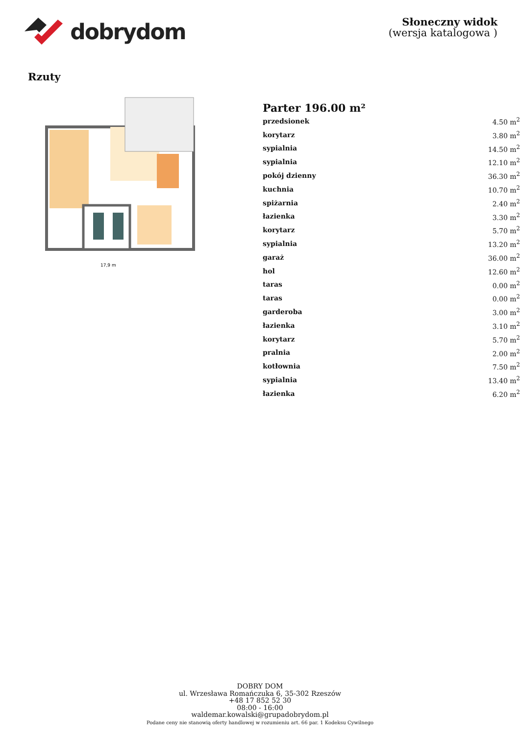dobrydom
Słoneczny widok
(wersja katalogowa )
Rzuty
17,9 m
Parter 196.00 m²
| przedsionek | 4.50 m<sup>2</sup> |
| korytarz | 3.80 m<sup>2</sup> |
| sypialnia | 14.50 m<sup>2</sup> |
| sypialnia | 12.10 m<sup>2</sup> |
| pokój dzienny | 36.30 m<sup>2</sup> |
| kuchnia | 10.70 m<sup>2</sup> |
| spiżarnia | 2.40 m<sup>2</sup> |
| łazienka | 3.30 m<sup>2</sup> |
| korytarz | 5.70 m<sup>2</sup> |
| sypialnia | 13.20 m<sup>2</sup> |
| garaż | 36.00 m<sup>2</sup> |
| hol | 12.60 m<sup>2</sup> |
| taras | 0.00 m<sup>2</sup> |
| taras | 0.00 m<sup>2</sup> |
| garderoba | 3.00 m<sup>2</sup> |
| łazienka | 3.10 m<sup>2</sup> |
| korytarz | 5.70 m<sup>2</sup> |
| pralnia | 2.00 m<sup>2</sup> |
| kotłownia | 7.50 m<sup>2</sup> |
| sypialnia | 13.40 m<sup>2</sup> |
| łazienka | 6.20 m<sup>2</sup> |
DOBRY DOM
ul. Wrzesława Romańczuka 6, 35-302 Rzeszów
+48 17 852 52 30
08:00 - 16:00
waldemar.kowalski@grupadobrydom.pl
Podane ceny nie stanowią oferty handlowej w rozumieniu art. 66 par. 1 Kodeksu Cywilnego